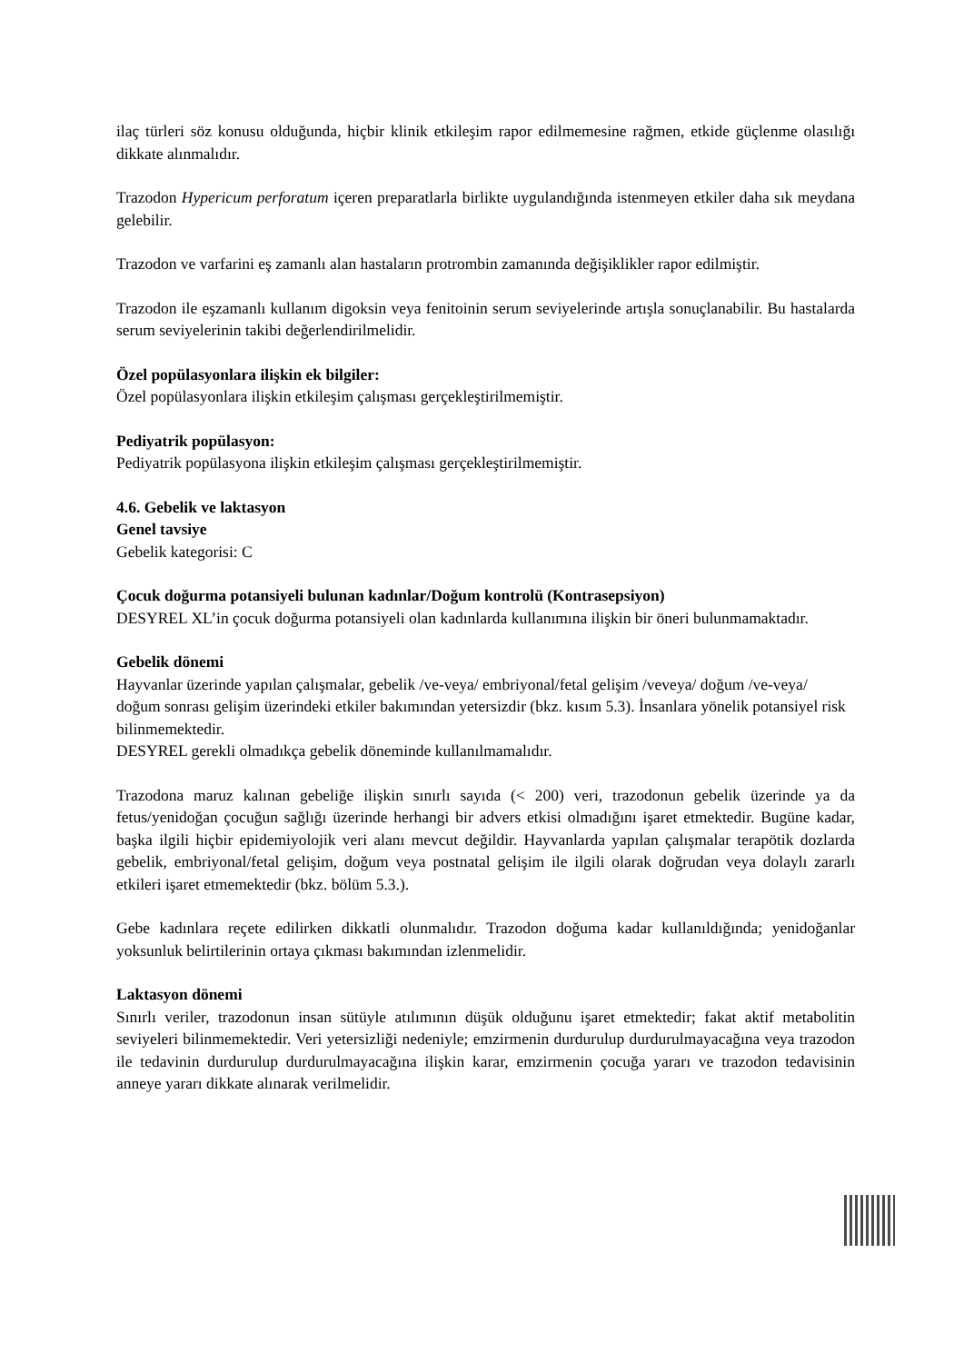ilaç türleri söz konusu olduğunda, hiçbir klinik etkileşim rapor edilmemesine rağmen, etkide güçlenme olasılığı dikkate alınmalıdır.
Trazodon Hypericum perforatum içeren preparatlarla birlikte uygulandığında istenmeyen etkiler daha sık meydana gelebilir.
Trazodon ve varfarini eş zamanlı alan hastaların protrombin zamanında değişiklikler rapor edilmiştir.
Trazodon ile eşzamanlı kullanım digoksin veya fenitoinin serum seviyelerinde artışla sonuçlanabilir. Bu hastalarda serum seviyelerinin takibi değerlendirilmelidir.
Özel popülasyonlara ilişkin ek bilgiler:
Özel popülasyonlara ilişkin etkileşim çalışması gerçekleştirilmemiştir.
Pediyatrik popülasyon:
Pediyatrik popülasyona ilişkin etkileşim çalışması gerçekleştirilmemiştir.
4.6. Gebelik ve laktasyon
Genel tavsiye
Gebelik kategorisi: C
Çocuk doğurma potansiyeli bulunan kadınlar/Doğum kontrolü (Kontrasepsiyon)
DESYREL XL’in çocuk doğurma potansiyeli olan kadınlarda kullanımına ilişkin bir öneri bulunmamaktadır.
Gebelik dönemi
Hayvanlar üzerinde yapılan çalışmalar, gebelik /ve-veya/ embriyonal/fetal gelişim /veveya/ doğum /ve-veya/ doğum sonrası gelişim üzerindeki etkiler bakımından yetersizdir (bkz. kısım 5.3). İnsanlara yönelik potansiyel risk bilinmemektedir.
DESYREL gerekli olmadıkça gebelik döneminde kullanılmamalıdır.
Trazodona maruz kalınan gebeliğe ilişkin sınırlı sayıda (< 200) veri, trazodonun gebelik üzerinde ya da fetus/yenidoğan çocuğun sağlığı üzerinde herhangi bir advers etkisi olmadığını işaret etmektedir. Bugüne kadar, başka ilgili hiçbir epidemiyolojik veri alanı mevcut değildir. Hayvanlarda yapılan çalışmalar terapötik dozlarda gebelik, embriyonal/fetal gelişim, doğum veya postnatal gelişim ile ilgili olarak doğrudan veya dolaylı zararlı etkileri işaret etmemektedir (bkz. bölüm 5.3.).
Gebe kadınlara reçete edilirken dikkatli olunmalıdır. Trazodon doğuma kadar kullanıldığında; yenidoğanlar yoksunluk belirtilerinin ortaya çıkması bakımından izlenmelidir.
Laktasyon dönemi
Sınırlı veriler, trazodonun insan sütüyle atılımının düşük olduğunu işaret etmektedir; fakat aktif metabolitin seviyeleri bilinmemektedir. Veri yetersizliği nedeniyle; emzirmenin durdurulup durdurulmayacağına veya trazodon ile tedavinin durdurulup durdurulmayacağına ilişkin karar, emzirmenin çocuğa yararı ve trazodon tedavisinin anneye yararı dikkate alınarak verilmelidir.